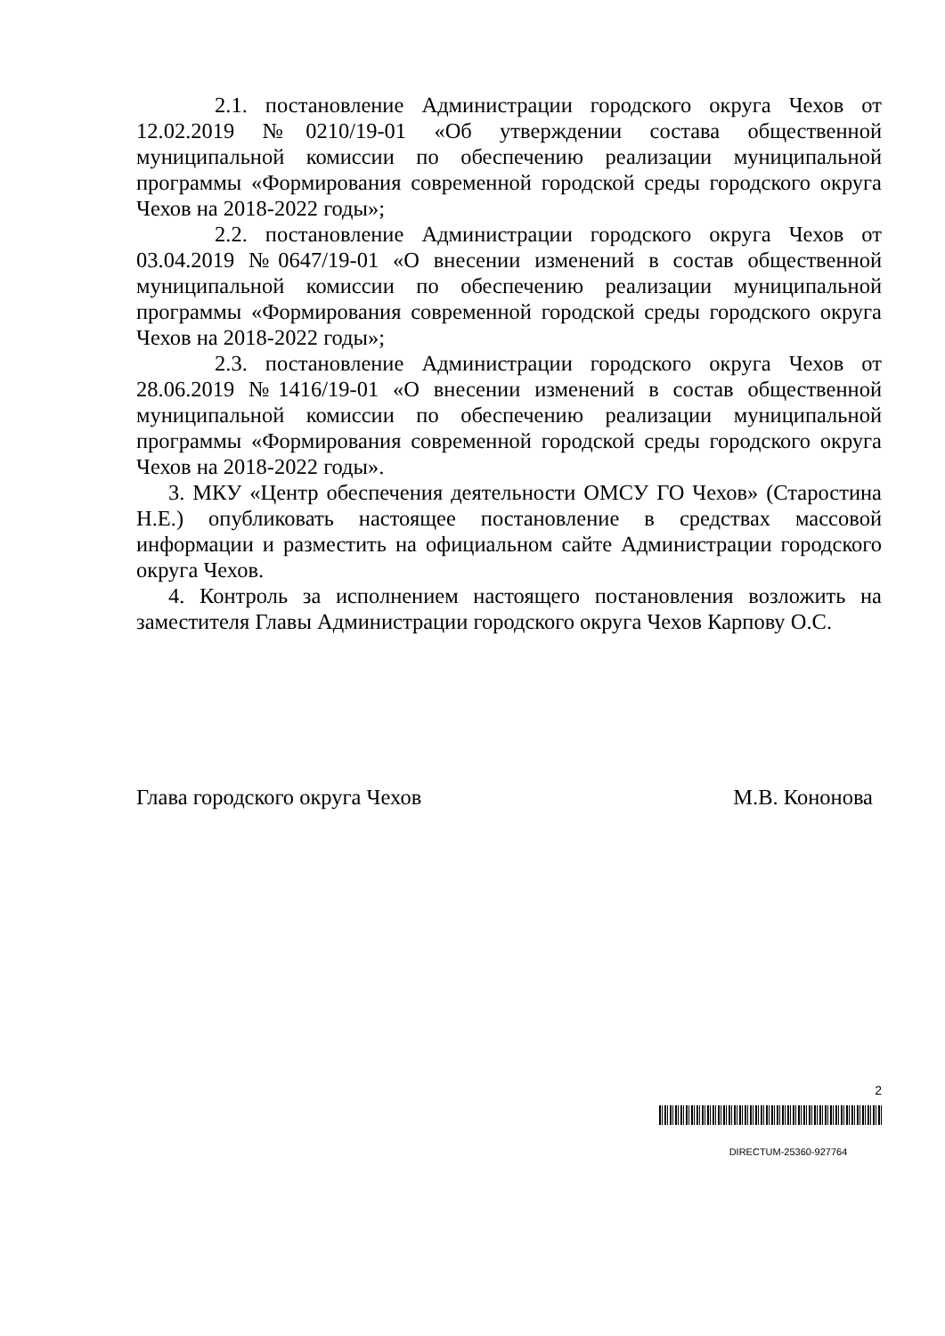2.1. постановление Администрации городского округа Чехов от 12.02.2019 №0210/19-01 «Об утверждении состава общественной муниципальной комиссии по обеспечению реализации муниципальной программы «Формирования современной городской среды городского округа Чехов на 2018-2022 годы»;
2.2. постановление Администрации городского округа Чехов от 03.04.2019 №0647/19-01 «О внесении изменений в состав общественной муниципальной комиссии по обеспечению реализации муниципальной программы «Формирования современной городской среды городского округа Чехов на 2018-2022 годы»;
2.3. постановление Администрации городского округа Чехов от 28.06.2019 №1416/19-01 «О внесении изменений в состав общественной муниципальной комиссии по обеспечению реализации муниципальной программы «Формирования современной городской среды городского округа Чехов на 2018-2022 годы».
3. МКУ «Центр обеспечения деятельности ОМСУ ГО Чехов» (Старостина Н.Е.) опубликовать настоящее постановление в средствах массовой информации и разместить на официальном сайте Администрации городского округа Чехов.
4. Контроль за исполнением настоящего постановления возложить на заместителя Главы Администрации городского округа Чехов Карпову О.С.
Глава городского округа Чехов М.В. Кононова
2
DIRECTUM-25360-927764